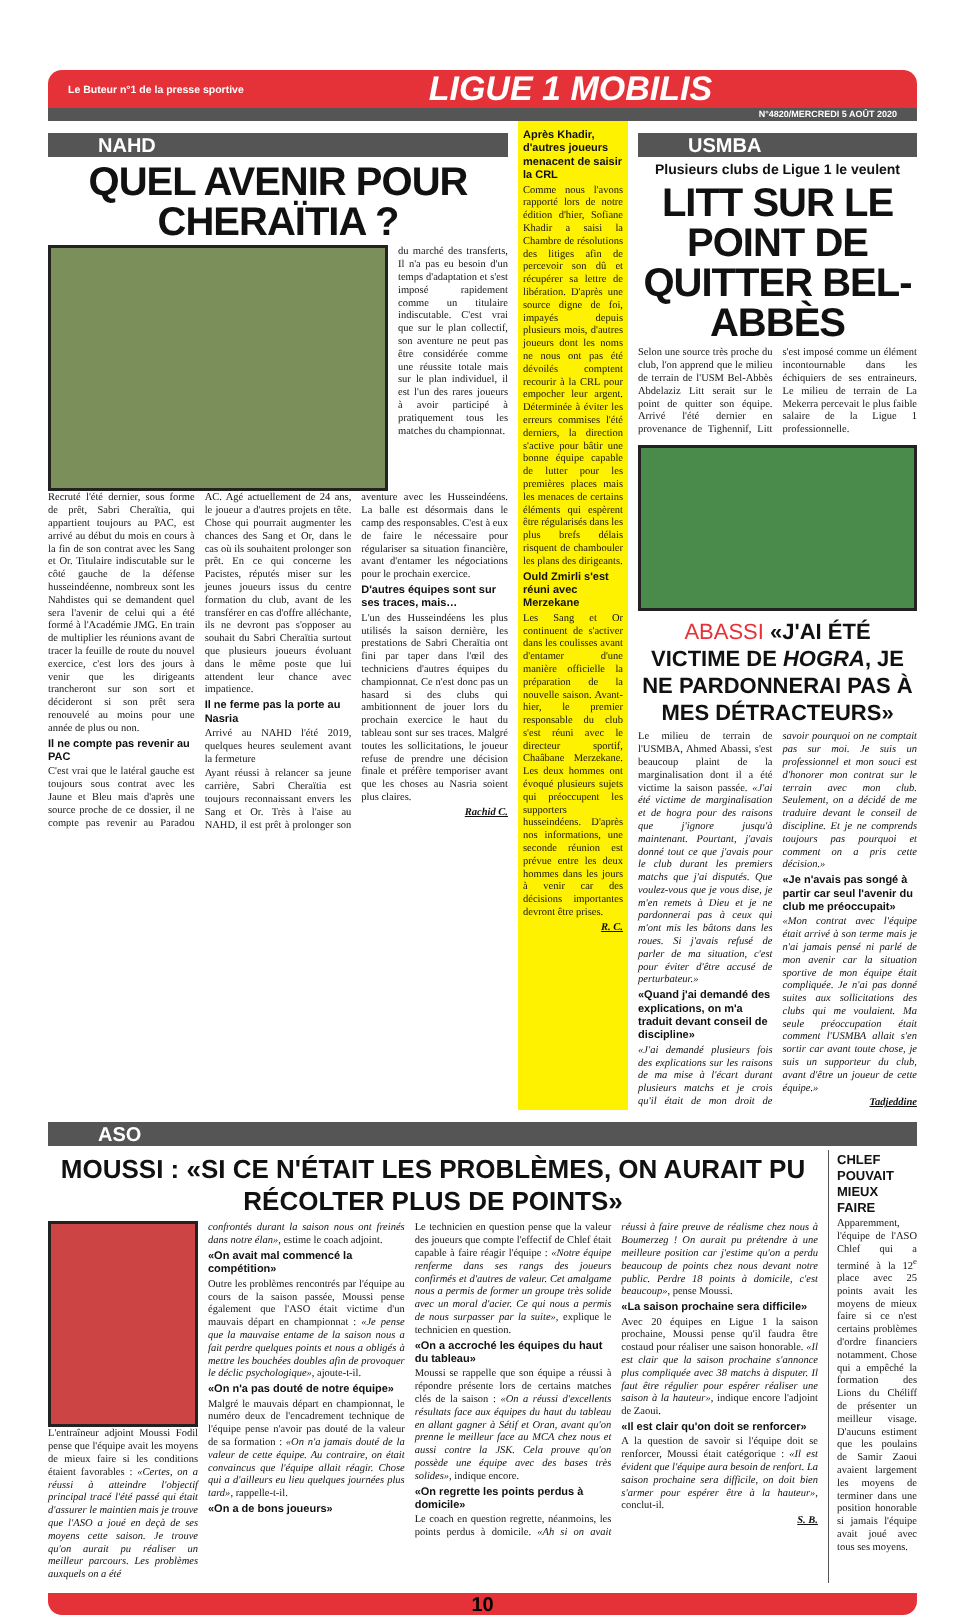Le Buteur n°1 de la presse sportive LIGUE 1 MOBILIS
N°4820/MERCREDI 5 AOÛT 2020
NAHD
QUEL AVENIR POUR CHERAÏTIA ?
du marché des transferts, Il n'a pas eu besoin d'un temps d'adaptation et s'est imposé rapidement comme un titulaire indiscutable. C'est vrai que sur le plan collectif, son aventure ne peut pas être considérée comme une réussite totale mais sur le plan individuel, il est l'un des rares joueurs à avoir participé à pratiquement tous les matches du championnat.
Recruté l'été dernier, sous forme de prêt, Sabri Cheraïtia, qui appartient toujours au PAC, est arrivé au début du mois en cours à la fin de son contrat avec les Sang et Or. Titulaire indiscutable sur le côté gauche de la défense husseindéenne, nombreux sont les Nahdistes qui se demandent quel sera l'avenir de celui qui a été formé à l'Académie JMG. En train de multiplier les réunions avant de tracer la feuille de route du nouvel exercice, c'est lors des jours à venir que les dirigeants trancheront sur son sort et décideront si son prêt sera renouvelé au moins pour une année de plus ou non.
Il ne compte pas revenir au PAC
C'est vrai que le latéral gauche est toujours sous contrat avec les Jaune et Bleu mais d'après une source proche de ce dossier, il ne compte pas revenir au Paradou AC. Agé actuellement de 24 ans, le joueur a d'autres projets en tête. Chose qui pourrait augmenter les chances des Sang et Or, dans le cas où ils souhaitent prolonger son prêt. En ce qui concerne les Pacistes, réputés miser sur les jeunes joueurs issus du centre formation du club, avant de les transférer en cas d'offre alléchante, ils ne devront pas s'opposer au souhait du Sabri Cheraïtia surtout que plusieurs joueurs évoluant dans le même poste que lui attendent leur chance avec impatience.
Il ne ferme pas la porte au Nasria
Arrivé au NAHD l'été 2019, quelques heures seulement avant la fermeture
Ayant réussi à relancer sa jeune carrière, Sabri Cheraïtia est toujours reconnaissant envers les Sang et Or. Très à l'aise au NAHD, il est prêt à prolonger son aventure avec les Husseindéens. La balle est désormais dans le camp des responsables. C'est à eux de faire le nécessaire pour régulariser sa situation financière, avant d'entamer les négociations pour le prochain exercice.
D'autres équipes sont sur ses traces, mais…
L'un des Husseindéens les plus utilisés la saison dernière, les prestations de Sabri Cheraïtia ont fini par taper dans l'œil des techniciens d'autres équipes du championnat. Ce n'est donc pas un hasard si des clubs qui ambitionnent de jouer lors du prochain exercice le haut du tableau sont sur ses traces. Malgré toutes les sollicitations, le joueur refuse de prendre une décision finale et préfère temporiser avant que les choses au Nasria soient plus claires.
Rachid C.
Après Khadir, d'autres joueurs menacent de saisir la CRL
Comme nous l'avons rapporté lors de notre édition d'hier, Sofiane Khadir a saisi la Chambre de résolutions des litiges afin de percevoir son dû et récupérer sa lettre de libération. D'après une source digne de foi, impayés depuis plusieurs mois, d'autres joueurs dont les noms ne nous ont pas été dévoilés comptent recourir à la CRL pour empocher leur argent. Déterminée à éviter les erreurs commises l'été derniers, la direction s'active pour bâtir une bonne équipe capable de lutter pour les premières places mais les menaces de certains éléments qui espèrent être régularisés dans les plus brefs délais risquent de chambouler les plans des dirigeants.
Ould Zmirli s'est réuni avec Merzekane
Les Sang et Or continuent de s'activer dans les coulisses avant d'entamer d'une manière officielle la préparation de la nouvelle saison. Avant-hier, le premier responsable du club s'est réuni avec le directeur sportif, Chaâbane Merzekane. Les deux hommes ont évoqué plusieurs sujets qui préoccupent les supporters husseindéens. D'après nos informations, une seconde réunion est prévue entre les deux hommes dans les jours à venir car des décisions importantes devront être prises.
R. C.
USMBA
Plusieurs clubs de Ligue 1 le veulent
LITT SUR LE POINT DE QUITTER BEL-ABBÈS
Selon une source très proche du club, l'on apprend que le milieu de terrain de l'USM Bel-Abbès Abdelaziz Litt serait sur le point de quitter son équipe. Arrivé l'été dernier en provenance de Tighennif, Litt s'est imposé comme un élément incontournable dans les échiquiers de ses entraineurs. Le milieu de terrain de La Mekerra percevait le plus faible salaire de la Ligue 1 professionnelle.
ABASSI «J'AI ÉTÉ VICTIME DE HOGRA, JE NE PARDONNERAI PAS À MES DÉTRACTEURS»
Le milieu de terrain de l'USMBA, Ahmed Abassi, s'est beaucoup plaint de la marginalisation dont il a été victime la saison passée. «J'ai été victime de marginalisation et de hogra pour des raisons que j'ignore jusqu'à maintenant. Pourtant, j'avais donné tout ce que j'avais pour le club durant les premiers matchs que j'ai disputés. Que voulez-vous que je vous dise, je m'en remets à Dieu et je ne pardonnerai pas à ceux qui m'ont mis les bâtons dans les roues. Si j'avais refusé de parler de ma situation, c'est pour éviter d'être accusé de perturbateur.»
«Quand j'ai demandé des explications, on m'a traduit devant conseil de discipline»
«J'ai demandé plusieurs fois des explications sur les raisons de ma mise à l'écart durant plusieurs matchs et je crois qu'il était de mon droit de savoir pourquoi on ne comptait pas sur moi. Je suis un professionnel et mon souci est d'honorer mon contrat sur le terrain avec mon club. Seulement, on a décidé de me traduire devant le conseil de discipline. Et je ne comprends toujours pas pourquoi et comment on a pris cette décision.»
«Je n'avais pas songé à partir car seul l'avenir du club me préoccupait»
«Mon contrat avec l'équipe était arrivé à son terme mais je n'ai jamais pensé ni parlé de mon avenir car la situation sportive de mon équipe était compliquée. Je n'ai pas donné suites aux sollicitations des clubs qui me voulaient. Ma seule préoccupation était comment l'USMBA allait s'en sortir car avant toute chose, je suis un supporteur du club, avant d'être un joueur de cette équipe.»
Tadjeddine
ASO
MOUSSI : «SI CE N'ÉTAIT LES PROBLÈMES, ON AURAIT PU RÉCOLTER PLUS DE POINTS»
L'entraîneur adjoint Moussi Fodil pense que l'équipe avait les moyens de mieux faire si les conditions étaient favorables : «Certes, on a réussi à atteindre l'objectif principal tracé l'été passé qui était d'assurer le maintien mais je trouve que l'ASO a joué en deçà de ses moyens cette saison. Je trouve qu'on aurait pu réaliser un meilleur parcours. Les problèmes auxquels on a été
confrontés durant la saison nous ont freinés dans notre élan», estime le coach adjoint.
«On avait mal commencé la compétition»
Outre les problèmes rencontrés par l'équipe au cours de la saison passée, Moussi pense également que l'ASO était victime d'un mauvais départ en championnat : «Je pense que la mauvaise entame de la saison nous a fait perdre quelques points et nous a obligés à mettre les bouchées doubles afin de provoquer le déclic psychologique», ajoute-t-il.
«On n'a pas douté de notre équipe»
Malgré le mauvais départ en championnat, le numéro deux de l'encadrement technique de l'équipe pense n'avoir pas douté de la valeur de sa formation : «On n'a jamais douté de la valeur de cette équipe. Au contraire, on était convaincus que l'équipe allait réagir. Chose qui a d'ailleurs eu lieu quelques journées plus tard», rappelle-t-il.
«On a de bons joueurs»
Le technicien en question pense que la valeur des joueurs que compte l'effectif de Chlef était capable à faire réagir l'équipe : «Notre équipe renferme dans ses rangs des joueurs confirmés et d'autres de valeur. Cet amalgame nous a permis de former un groupe très solide avec un moral d'acier. Ce qui nous a permis de nous surpasser par la suite», explique le technicien en question.
«On a accroché les équipes du haut du tableau»
Moussi se rappelle que son équipe a réussi à répondre présente lors de certains matches clés de la saison : «On a réussi d'excellents résultats face aux équipes du haut du tableau en allant gagner à Sétif et Oran, avant qu'on prenne le meilleur face au MCA chez nous et aussi contre la JSK. Cela prouve qu'on possède une équipe avec des bases très solides», indique encore.
«On regrette les points perdus à domicile»
Le coach en question regrette, néanmoins, les points perdus à domicile. «Ah si on avait réussi à faire preuve de réalisme chez nous à Boumerzeg ! On aurait pu prétendre à une meilleure position car j'estime qu'on a perdu beaucoup de points chez nous devant notre public. Perdre 18 points à domicile, c'est beaucoup», pense Moussi.
«La saison prochaine sera difficile»
Avec 20 équipes en Ligue 1 la saison prochaine, Moussi pense qu'il faudra être costaud pour réaliser une saison honorable. «Il est clair que la saison prochaine s'annonce plus compliquée avec 38 matchs à disputer. Il faut être régulier pour espérer réaliser une saison à la hauteur», indique encore l'adjoint de Zaoui.
«Il est clair qu'on doit se renforcer»
A la question de savoir si l'équipe doit se renforcer, Moussi était catégorique : «Il est évident que l'équipe aura besoin de renfort. La saison prochaine sera difficile, on doit bien s'armer pour espérer être à la hauteur», conclut-il.
S. B.
CHLEF POUVAIT MIEUX FAIRE
Apparemment, l'équipe de l'ASO Chlef qui a terminé à la 12<sup>e</sup> place avec 25 points avait les moyens de mieux faire si ce n'est certains problèmes d'ordre financiers notamment. Chose qui a empêché la formation des Lions du Chéliff de présenter un meilleur visage. D'aucuns estiment que les poulains de Samir Zaoui avaient largement les moyens de terminer dans une position honorable si jamais l'équipe avait joué avec tous ses moyens.
10